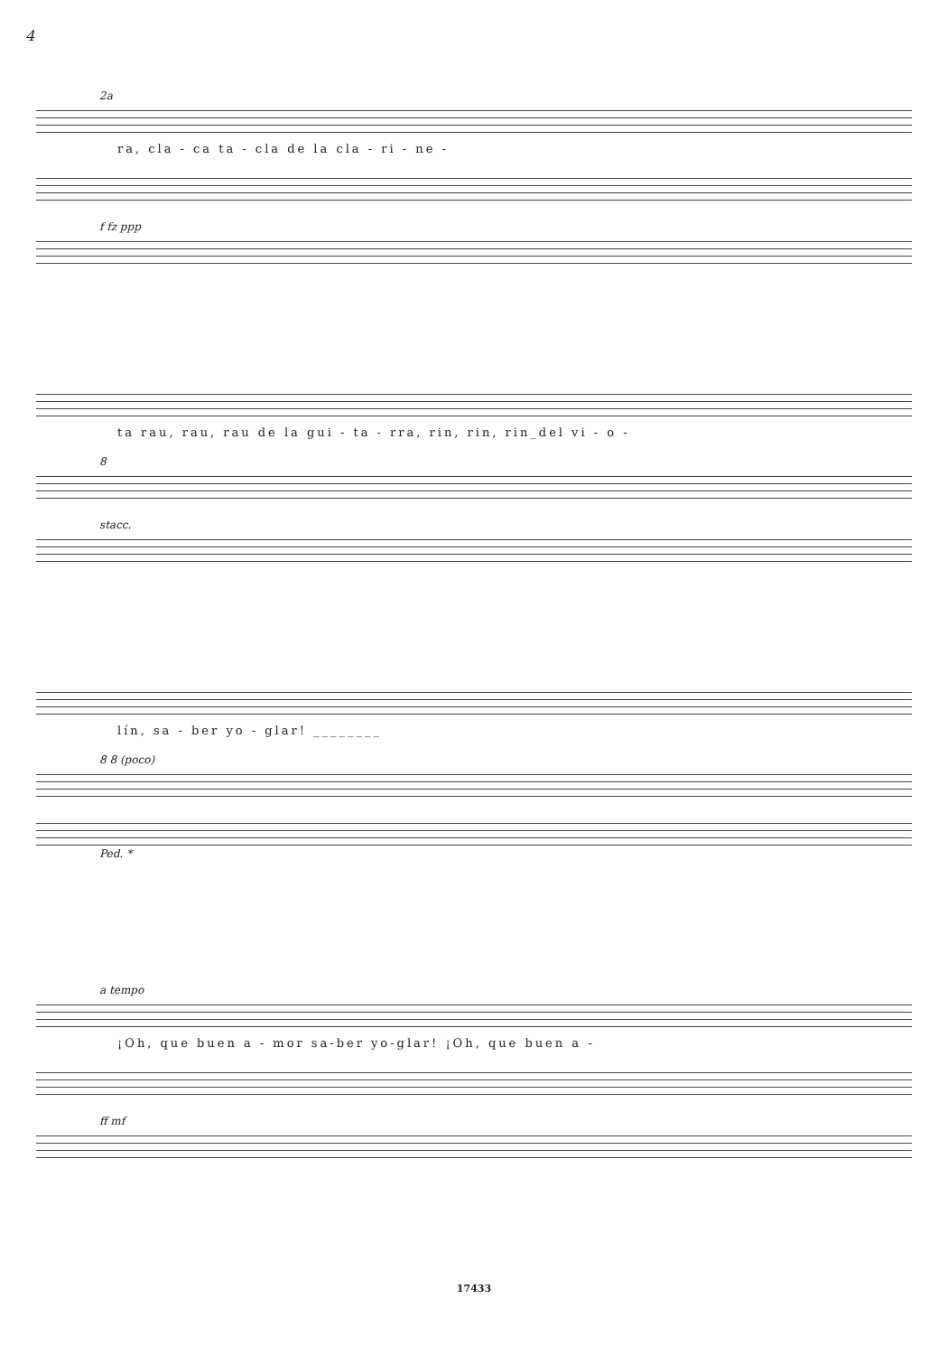4
2a
ra, cla - ca ta - cla de la cla - ri - ne -
f fz ppp
ta rau, rau, rau de la gui - ta - rra, rin, rin, rin_del vi - o -
8
stacc.
lín, sa - ber yo - glar! ________
8 8 (poco)
Ped. *
a tempo
¡Oh, que buen a - mor sa-ber yo-glar! ¡Oh, que buen a -
ff mf
17433